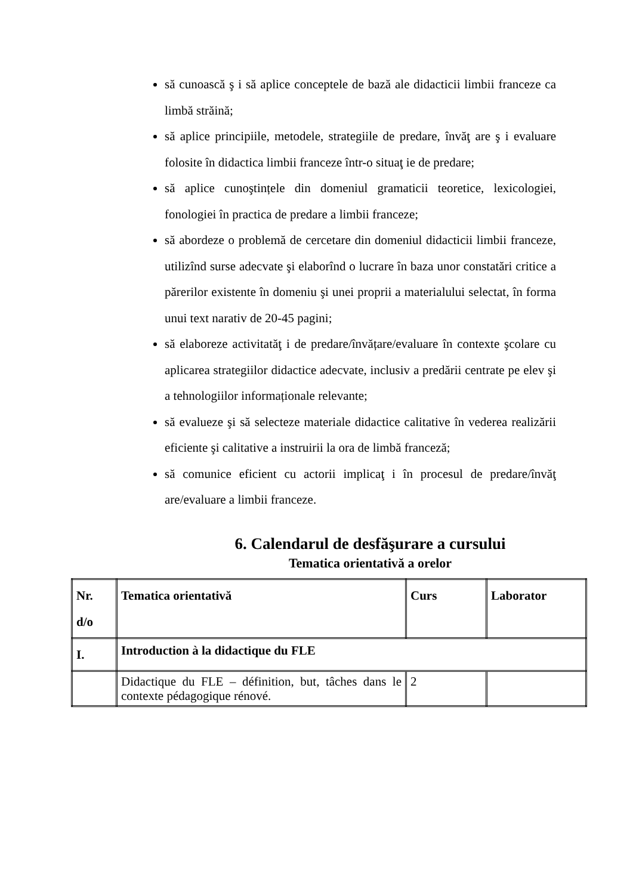să cunoască ş i să aplice conceptele de bază ale didacticii limbii franceze ca limbă străină;
să aplice principiile, metodele, strategiile de predare, învăţ are ş i evaluare folosite în didactica limbii franceze într-o situaţ ie de predare;
să aplice cunoştințele din domeniul gramaticii teoretice, lexicologiei, fonologiei în practica de predare a limbii franceze;
să abordeze o problemă de cercetare din domeniul didacticii limbii franceze, utilizînd surse adecvate şi elaborînd o lucrare în baza unor constatări critice a părerilor existente în domeniu şi unei proprii a materialului selectat, în forma unui text narativ de 20-45 pagini;
să elaboreze activitatăţ i de predare/învățare/evaluare în contexte şcolare cu aplicarea strategiilor didactice adecvate, inclusiv a predării centrate pe elev şi a tehnologiilor informaționale relevante;
să evalueze şi să selecteze materiale didactice calitative în vederea realizării eficiente şi calitative a instruirii la ora de limbă franceză;
să comunice eficient cu actorii implicaţ i în procesul de predare/învăţ are/evaluare a limbii franceze.
6. Calendarul de desfăşurare a cursului
Tematica orientativă a orelor
| Nr. d/o | Tematica orientativă | Curs | Laborator |
| --- | --- | --- | --- |
| I. | Introduction à la didactique du FLE | | |
| | Didactique du FLE – définition, but, tâches dans le contexte pédagogique rénové. | 2 | |